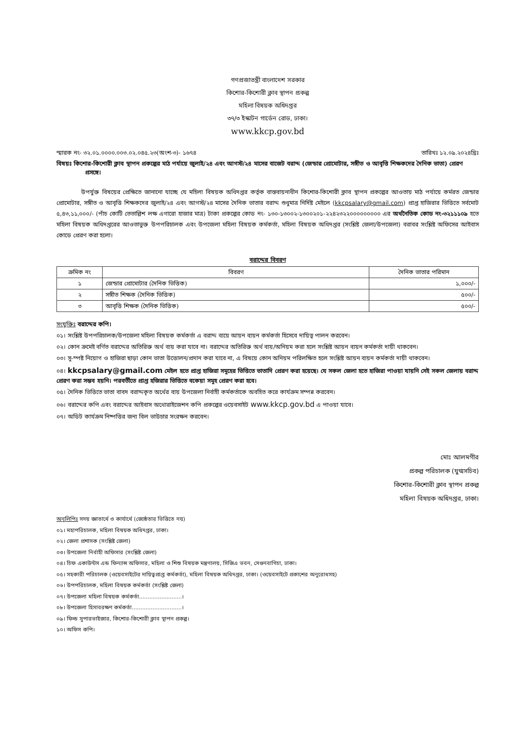গণপ্রজাতন্ত্রী বাংলাদেশ সরকার
কিশোর-কিশোরী ক্লাব স্থাপন প্রকল্প
মহিলা বিষয়ক অধিদপ্তর
৩৭/৩ ইস্কাটন গার্ডেন রোড, ঢাকা।
www.kkcp.gov.bd
স্মারক নং- ৩২.০১.০০০০.০০৩.০২.০৪৫.২৩(অংশ-৩)- ১৬৭৪ তারিখঃ ১২.০৯.২০২৪খ্রিঃ
বিষয়ঃ কিশোর-কিশোরী ক্লাব স্থাপন প্রকল্পের মাঠ পর্যায়ে জুলাই/২৪ এবং আগস্ট/২৪ মাসের বাজেট বরাদ্দ (জেন্ডার প্রোমোটার, সঙ্গীত ও আবৃত্তি শিক্ষকদের দৈনিক ভাতা) প্রেরণ প্রসঙ্গে।
উপর্যুক্ত বিষয়ের প্রেক্ষিতে জানানো যাচ্ছে যে মহিলা বিষয়ক অধিদপ্তর কর্তৃক বাস্তবায়নাধীন কিশোর-কিশোরী ক্লাব স্থাপন প্রকল্পের আওতায় মাঠ পর্যায়ে কর্মরত জেন্ডার প্রোমোটার, সঙ্গীত ও আবৃত্তি শিক্ষকদের জুলাই/২৪ এবং আগস্ট/২৪ মাসের দৈনিক ভাতার বরাদ্দ শুধুমাত্র নির্দিষ্ট মেইলে (kkcpsalary@gmail.com) প্রাপ্ত হাজিরার ভিত্তিতে সর্বমোট ৫,৪৩,১১,০০০/- (পাঁচ কোটি তেতাল্লিশ লক্ষ এগারো হাজার মাত্র) টাকা প্রকল্পের কোড নং- ১৩০-১৩০০২-১৩০০২০১-২২৪২৩২২০০০০০০০০০ এর অর্থনৈতিক কোড নং-৩২১১১০৯ হতে মহিলা বিষয়ক অধিদপ্তরের আওতাভুক্ত উপপরিচালক এবং উপজেলা মহিলা বিষয়ক কর্মকর্তা, মহিলা বিষয়ক অধিদপ্তর (সংশ্লিষ্ট জেলা/উপজেলা) বরাবর সংশ্লিষ্ট অফিসের আইবাস কোডে প্রেরণ করা হলো।
বরাদ্দের বিবরণ
| ক্রমিক নং | বিবরণ | দৈনিক ভাতার পরিমান |
| --- | --- | --- |
| ১ | জেন্ডার প্রোমোটার (দৈনিক ভিত্তিক) | ১,০০০/- |
| ২ | সঙ্গীত শিক্ষক (দৈনিক ভিত্তিক) | ৫০০/- |
| ৩ | আবৃত্তি শিক্ষক (দৈনিক ভিত্তিক) | ৫০০/- |
সংযুক্তিঃ বরাদ্দের কপি।
০১। সংশ্লিষ্ট উপপরিচালক/উপজেলা মহিলা বিষয়ক কর্মকর্তা এ বরাদ্দ ব্যয়ে আয়ন ব্যয়ন কর্মকর্তা হিসেবে দায়িত্ব পালন করবেন।
০২। কোন ক্রমেই বর্ণিত বরাদ্দের অতিরিক্ত অর্থ ব্যয় করা যাবে না। বরাদ্দের অতিরিক্ত অর্থ ব্যয়/অনিয়ম করা হলে সংশ্লিষ্ট আয়ন ব্যয়ন কর্মকর্তা দায়ী থাকবেন।
০৩। সু-স্পষ্ট নিয়োগ ও হাজিরা ছাড়া কোন ভাতা উত্তোলন/প্রদান করা যাবে না, এ বিষয়ে কোন অনিয়ম পরিলক্ষিত হলে সংশ্লিষ্ট আয়ন ব্যয়ন কর্মকর্তা দায়ী থাকবেন।
০৪। kkcpsalary@gmail.com মেইল হতে প্রাপ্ত হাজিরা সমূহের ভিত্তিতে ভাতাদি প্রেরণ করা হয়েছে। যে সকল জেলা হতে হাজিরা পাওয়া যায়নি সেই সকল জেলায় বরাদ্দ প্রেরণ করা সম্ভব হয়নি। পরবর্তীতে প্রাপ্ত হজিরার ভিত্তিতে বকেয়া সমূহ প্রেরণ করা হবে।
০৫। দৈনিক ভিত্তিতে ভাতা বাবদ বরাদ্দকৃত অর্থের ব্যয় উপজেলা নির্বাহী কর্মকর্তাকে অবহিত করে কার্যক্রম সম্পন্ন করবেন।
০৬। বরাদ্দের কপি এবং বরাদ্দের আইবাস অথোরাইজেশন কপি প্রকল্পের ওয়েবসাইট www.kkcp.gov.bd এ পাওয়া যাবে।
০৭। অডিট কার্যক্রম নিষ্পত্তির জন্য বিল ভাউচার সংরক্ষন করবেন।
মোঃ আলমগীর
প্রকল্প পরিচালক (যুগ্মসচিব)
কিশোর-কিশোরী ক্লাব স্থাপন প্রকল্প
মহিলা বিষয়ক অধিদপ্তর, ঢাকা।
অনুলিপিঃ সদয় জ্ঞাতার্থে ও কার্যার্থে (জ্যেষ্ঠতার ভিত্তিতে নয়)
০১। মহাপরিচালক, মহিলা বিষয়ক অধিদপ্তর, ঢাকা।
০২। জেলা প্রশাসক (সংশ্লিষ্ট জেলা)
০৩। উপজেলা নির্বাহী অফিসার (সংশ্লিষ্ট জেলা)
০৪। চিফ একাউন্টস এন্ড ফিন্যান্স অফিসার, মহিলা ও শিশু বিষয়ক মন্ত্রণালয়, সিজিএ ভবন, সেগুনবাগিচা, ঢাকা।
০৫। সহকারী পরিচালক (ওয়েবসাইটের দায়িত্বপ্রাপ্ত কর্মকর্তা), মহিলা বিষয়ক অধিদপ্তর, ঢাকা। (ওয়েবসাইটে প্রকাশের অনুরোধসহ)
০৬। উপপরিচালক, মহিলা বিষয়ক কর্মকর্তা (সংশ্লিষ্ট জেলা)
০৭। উপজেলা মহিলা বিষয়ক কর্মকর্তা.........................।
০৮। উপজেলা হিসাবরক্ষণ কর্মকর্তা.............................।
০৯। ফিল্ড সুপারভাইজার, কিশোর-কিশোরী ক্লাব স্থাপন প্রকল্প।
১০। অফিস কপি।